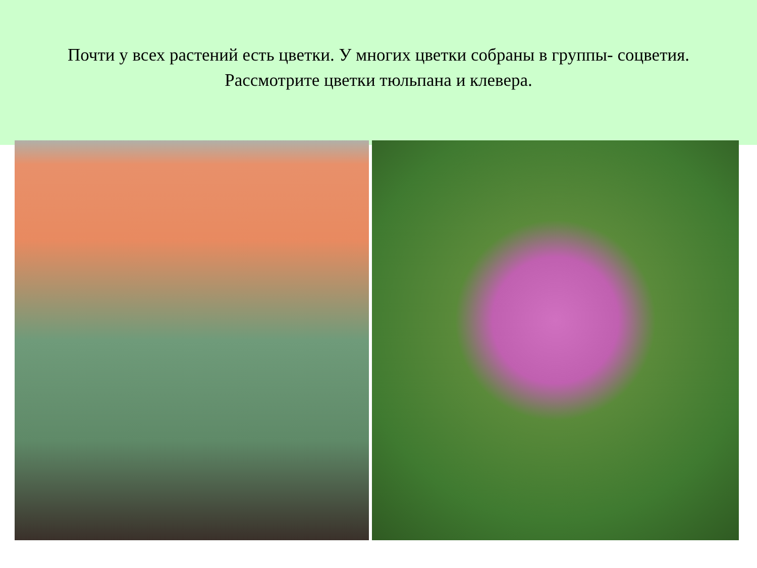Почти у всех растений есть цветки. У многих цветки собраны в группы- соцветия.
Рассмотрите цветки тюльпана и клевера.